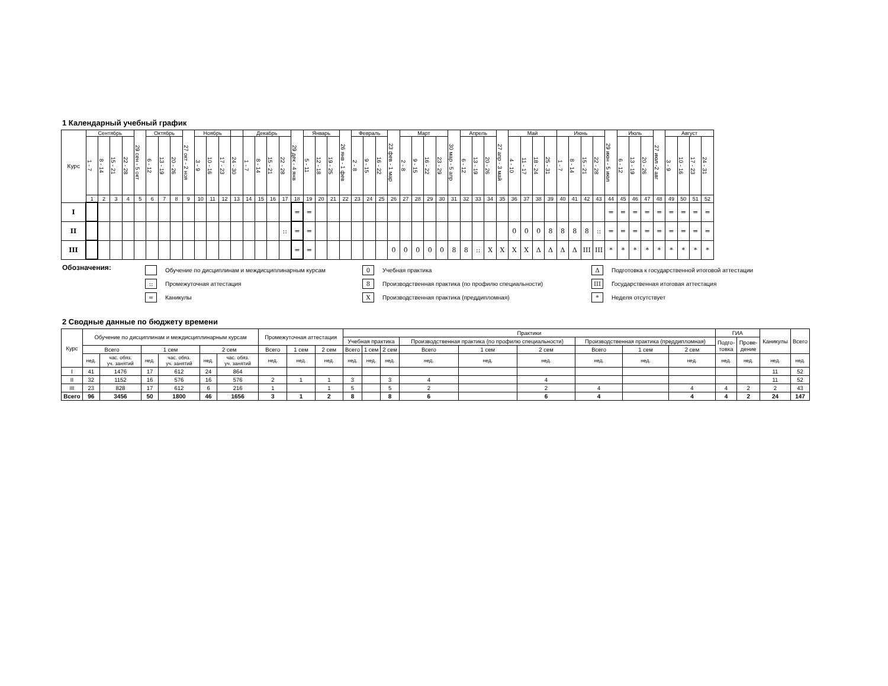1 Календарный учебный график
| Курс | Сентябрь | | | | 29 сен - 5 окт | Октябрь | | | 27 окт - 2 ноя | Ноябрь | | | | Декабрь | | | | 29 дек - 4 янв | Январь | | | 26 янв - 1 фев | Февраль | | | 23 фев - 1 мар | Март | | | | 30 мар - 5 апр | Апрель | | | 27 апр - 3 май | Май | | | | Июнь | | | | 29 июн - 5 июл | Июль | | | 27 июл -2 авг | Август | | | |
| | 1 - 7 | 8 - 14 | 15 - 21 | 22 - 28 | | 6 - 12 | 13 - 19 | 20 - 26 | | 3 - 9 | 10 - 16 | 17 - 23 | 24 - 30 | 1 - 7 | 8 - 14 | 15 - 21 | 22 - 28 | | 5 - 11 | 12 - 18 | 19 - 25 | | 2 - 8 | 9 - 15 | 16 - 22 | | 2 - 8 | 9 - 15 | 16 - 22 | 23 - 29 | | 6 - 12 | 13 - 19 | 20 - 26 | | 4 - 10 | 11 - 17 | 18 - 24 | 25 - 31 | 1 - 7 | 8 - 14 | 15 - 21 | 22 - 28 | | 6 - 12 | 13 - 19 | 20 - 26 | | 3 - 9 | 10 - 16 | 17 - 23 | 24 - 31 |
| | 1 | 2 | 3 | 4 | 5 | 6 | 7 | 8 | 9 | 10 | 11 | 12 | 13 | 14 | 15 | 16 | 17 | 18 | 19 | 20 | 21 | 22 | 23 | 24 | 25 | 26 | 27 | 28 | 29 | 30 | 31 | 32 | 33 | 34 | 35 | 36 | 37 | 38 | 39 | 40 | 41 | 42 | 43 | 44 | 45 | 46 | 47 | 48 | 49 | 50 | 51 | 52 |
| I | | | | | | | | | | | | | | | | | | = | = | | | | | | | | | | | | | | | | | | | | | | | | | = | = | = | = | = | = | = | = | = |
| II | | | | | | | | | | | | | | | | | :: | = | = | | | | | | | | | | | | | | | | | 0 | 0 | 0 | 8 | 8 | 8 | 8 | :: | = | = | = | = | = | = | = | = | = |
| III | | | | | | | | | | | | | | | | | | = | = | | | | | | | 0 | 0 | 0 | 0 | 0 | 8 | 8 | :: | X | X | X | X | Δ | Δ | Δ | Δ | III | III | * | * | * | * | * | * | * | * | * |
Обозначения:
Обучение по дисциплинам и междисциплинарным курсам
:: Промежуточная аттестация
= Каникулы
0 Учебная практика
8 Производственная практика (по профилю специальности)
X Производственная практика (преддипломная)
Δ Подготовка к государственной итоговой аттестации
III Государственная итоговая аттестация
* Неделя отсутствует
2 Сводные данные по бюджету времени
| Курс | Обучение по дисциплинам и междисциплинарным курсам | | | | | | Промежуточная аттестация | | | Практики | | | | | | | | | ГИА | | Каникулы | Всего |
| --- | --- | --- | --- | --- | --- | --- | --- | --- | --- | --- | --- | --- | --- | --- | --- | --- | --- | --- | --- | --- | --- | --- |
| | | | | | | | | | | Учебная практика | | | Производственная практика (по профилю специальности) | | | Производственная практика (преддипломная) | | | Подго- товка | Прове- дение | | |
| | Всего | | 1 сем | | 2 сем | | Всего | 1 сем | 2 сем | Всего | 1 сем | 2 сем | Всего | 1 сем | 2 сем | Всего | 1 сем | 2 сем | | | | |
| | нед. | час. обяз. уч. занятий | нед. | час. обяз. уч. занятий | нед. | час. обяз. уч. занятий | нед. | нед. | нед. | нед. | нед. | нед. | нед. | нед. | нед. | нед. | нед. | нед. | нед. | нед. | нед. | нед. |
| I | 41 | 1476 | 17 | 612 | 24 | 864 | | | | | | | | | | | | | | | 11 | 52 |
| II | 32 | 1152 | 16 | 576 | 16 | 576 | 2 | 1 | 1 | 3 | | 3 | 4 | | 4 | | | | | | 11 | 52 |
| III | 23 | 828 | 17 | 612 | 6 | 216 | 1 | | 1 | 5 | | 5 | 2 | | 2 | 4 | | 4 | 4 | 2 | 2 | 43 |
| Всего | 96 | 3456 | 50 | 1800 | 46 | 1656 | 3 | 1 | 2 | 8 | | 8 | 6 | | 6 | 4 | | 4 | 4 | 2 | 24 | 147 |